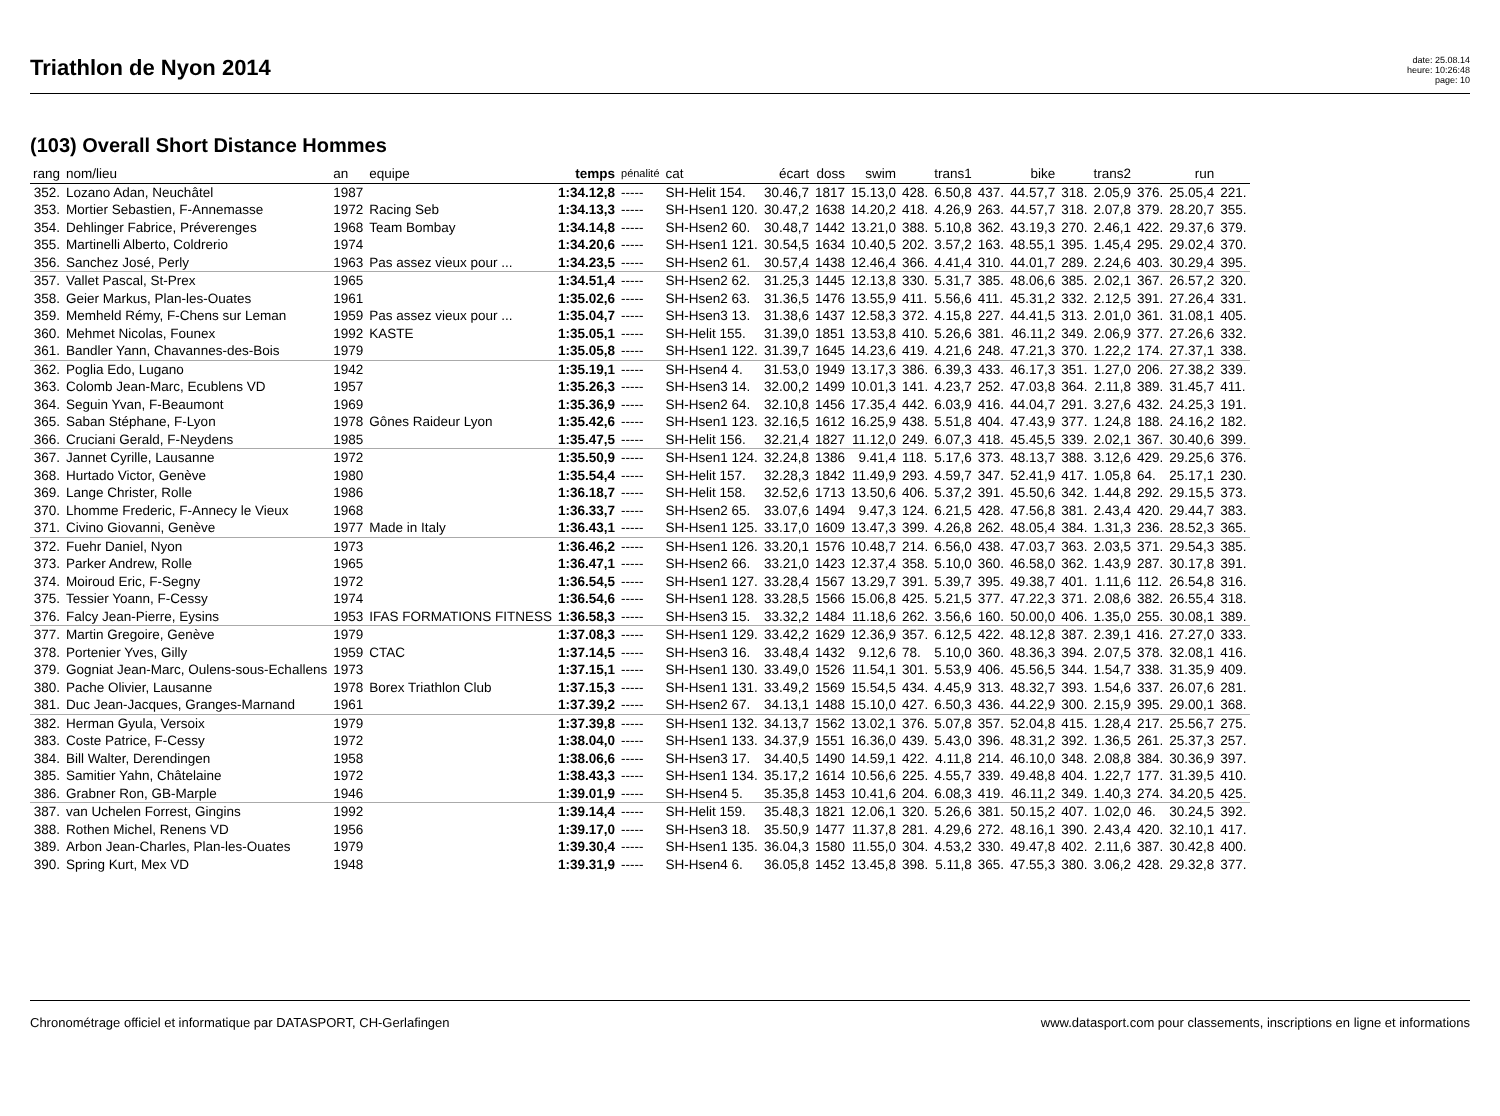Triathlon de Nyon 2014
date: 25.08.14
heure: 10:26:48
page: 10
(103) Overall Short Distance Hommes
| rang | nom/lieu | an | equipe | temps | pénalité | cat | écart | doss | swim | | trans1 | | bike | | trans2 | | run | |
| --- | --- | --- | --- | --- | --- | --- | --- | --- | --- | --- | --- | --- | --- | --- | --- | --- | --- | --- |
| 352. | Lozano Adan, Neuchâtel | 1987 | | 1:34.12,8 | ----- | SH-Helit 154. | 30.46,7 | 1817 | 15.13,0 | 428. | 6.50,8 | 437. | 44.57,7 | 318. | 2.05,9 | 376. | 25.05,4 | 221. |
| 353. | Mortier Sebastien, F-Annemasse | 1972 | Racing Seb | 1:34.13,3 | ----- | SH-Hsen1 120. | 30.47,2 | 1638 | 14.20,2 | 418. | 4.26,9 | 263. | 44.57,7 | 318. | 2.07,8 | 379. | 28.20,7 | 355. |
| 354. | Dehlinger Fabrice, Préverenges | 1968 | Team Bombay | 1:34.14,8 | ----- | SH-Hsen2 60. | 30.48,7 | 1442 | 13.21,0 | 388. | 5.10,8 | 362. | 43.19,3 | 270. | 2.46,1 | 422. | 29.37,6 | 379. |
| 355. | Martinelli Alberto, Coldrerio | 1974 | | 1:34.20,6 | ----- | SH-Hsen1 121. | 30.54,5 | 1634 | 10.40,5 | 202. | 3.57,2 | 163. | 48.55,1 | 395. | 1.45,4 | 295. | 29.02,4 | 370. |
| 356. | Sanchez José, Perly | 1963 | Pas assez vieux pour ... | 1:34.23,5 | ----- | SH-Hsen2 61. | 30.57,4 | 1438 | 12.46,4 | 366. | 4.41,4 | 310. | 44.01,7 | 289. | 2.24,6 | 403. | 30.29,4 | 395. |
| 357. | Vallet Pascal, St-Prex | 1965 | | 1:34.51,4 | ----- | SH-Hsen2 62. | 31.25,3 | 1445 | 12.13,8 | 330. | 5.31,7 | 385. | 48.06,6 | 385. | 2.02,1 | 367. | 26.57,2 | 320. |
| 358. | Geier Markus, Plan-les-Ouates | 1961 | | 1:35.02,6 | ----- | SH-Hsen2 63. | 31.36,5 | 1476 | 13.55,9 | 411. | 5.56,6 | 411. | 45.31,2 | 332. | 2.12,5 | 391. | 27.26,4 | 331. |
| 359. | Memheld Rémy, F-Chens sur Leman | 1959 | Pas assez vieux pour ... | 1:35.04,7 | ----- | SH-Hsen3 13. | 31.38,6 | 1437 | 12.58,3 | 372. | 4.15,8 | 227. | 44.41,5 | 313. | 2.01,0 | 361. | 31.08,1 | 405. |
| 360. | Mehmet Nicolas, Founex | 1992 | KASTE | 1:35.05,1 | ----- | SH-Helit 155. | 31.39,0 | 1851 | 13.53,8 | 410. | 5.26,6 | 381. | 46.11,2 | 349. | 2.06,9 | 377. | 27.26,6 | 332. |
| 361. | Bandler Yann, Chavannes-des-Bois | 1979 | | 1:35.05,8 | ----- | SH-Hsen1 122. | 31.39,7 | 1645 | 14.23,6 | 419. | 4.21,6 | 248. | 47.21,3 | 370. | 1.22,2 | 174. | 27.37,1 | 338. |
| 362. | Poglia Edo, Lugano | 1942 | | 1:35.19,1 | ----- | SH-Hsen4 4. | 31.53,0 | 1949 | 13.17,3 | 386. | 6.39,3 | 433. | 46.17,3 | 351. | 1.27,0 | 206. | 27.38,2 | 339. |
| 363. | Colomb Jean-Marc, Ecublens VD | 1957 | | 1:35.26,3 | ----- | SH-Hsen3 14. | 32.00,2 | 1499 | 10.01,3 | 141. | 4.23,7 | 252. | 47.03,8 | 364. | 2.11,8 | 389. | 31.45,7 | 411. |
| 364. | Seguin Yvan, F-Beaumont | 1969 | | 1:35.36,9 | ----- | SH-Hsen2 64. | 32.10,8 | 1456 | 17.35,4 | 442. | 6.03,9 | 416. | 44.04,7 | 291. | 3.27,6 | 432. | 24.25,3 | 191. |
| 365. | Saban Stéphane, F-Lyon | 1978 | Gônes Raideur Lyon | 1:35.42,6 | ----- | SH-Hsen1 123. | 32.16,5 | 1612 | 16.25,9 | 438. | 5.51,8 | 404. | 47.43,9 | 377. | 1.24,8 | 188. | 24.16,2 | 182. |
| 366. | Cruciani Gerald, F-Neydens | 1985 | | 1:35.47,5 | ----- | SH-Helit 156. | 32.21,4 | 1827 | 11.12,0 | 249. | 6.07,3 | 418. | 45.45,5 | 339. | 2.02,1 | 367. | 30.40,6 | 399. |
| 367. | Jannet Cyrille, Lausanne | 1972 | | 1:35.50,9 | ----- | SH-Hsen1 124. | 32.24,8 | 1386 | 9.41,4 | 118. | 5.17,6 | 373. | 48.13,7 | 388. | 3.12,6 | 429. | 29.25,6 | 376. |
| 368. | Hurtado Victor, Genève | 1980 | | 1:35.54,4 | ----- | SH-Helit 157. | 32.28,3 | 1842 | 11.49,9 | 293. | 4.59,7 | 347. | 52.41,9 | 417. | 1.05,8 | 64. | 25.17,1 | 230. |
| 369. | Lange Christer, Rolle | 1986 | | 1:36.18,7 | ----- | SH-Helit 158. | 32.52,6 | 1713 | 13.50,6 | 406. | 5.37,2 | 391. | 45.50,6 | 342. | 1.44,8 | 292. | 29.15,5 | 373. |
| 370. | Lhomme Frederic, F-Annecy le Vieux | 1968 | | 1:36.33,7 | ----- | SH-Hsen2 65. | 33.07,6 | 1494 | 9.47,3 | 124. | 6.21,5 | 428. | 47.56,8 | 381. | 2.43,4 | 420. | 29.44,7 | 383. |
| 371. | Civino Giovanni, Genève | 1977 | Made in Italy | 1:36.43,1 | ----- | SH-Hsen1 125. | 33.17,0 | 1609 | 13.47,3 | 399. | 4.26,8 | 262. | 48.05,4 | 384. | 1.31,3 | 236. | 28.52,3 | 365. |
| 372. | Fuehr Daniel, Nyon | 1973 | | 1:36.46,2 | ----- | SH-Hsen1 126. | 33.20,1 | 1576 | 10.48,7 | 214. | 6.56,0 | 438. | 47.03,7 | 363. | 2.03,5 | 371. | 29.54,3 | 385. |
| 373. | Parker Andrew, Rolle | 1965 | | 1:36.47,1 | ----- | SH-Hsen2 66. | 33.21,0 | 1423 | 12.37,4 | 358. | 5.10,0 | 360. | 46.58,0 | 362. | 1.43,9 | 287. | 30.17,8 | 391. |
| 374. | Moiroud Eric, F-Segny | 1972 | | 1:36.54,5 | ----- | SH-Hsen1 127. | 33.28,4 | 1567 | 13.29,7 | 391. | 5.39,7 | 395. | 49.38,7 | 401. | 1.11,6 | 112. | 26.54,8 | 316. |
| 375. | Tessier Yoann, F-Cessy | 1974 | | 1:36.54,6 | ----- | SH-Hsen1 128. | 33.28,5 | 1566 | 15.06,8 | 425. | 5.21,5 | 377. | 47.22,3 | 371. | 2.08,6 | 382. | 26.55,4 | 318. |
| 376. | Falcy Jean-Pierre, Eysins | 1953 | IFAS FORMATIONS FITNESS | 1:36.58,3 | ----- | SH-Hsen3 15. | 33.32,2 | 1484 | 11.18,6 | 262. | 3.56,6 | 160. | 50.00,0 | 406. | 1.35,0 | 255. | 30.08,1 | 389. |
| 377. | Martin Gregoire, Genève | 1979 | | 1:37.08,3 | ----- | SH-Hsen1 129. | 33.42,2 | 1629 | 12.36,9 | 357. | 6.12,5 | 422. | 48.12,8 | 387. | 2.39,1 | 416. | 27.27,0 | 333. |
| 378. | Portenier Yves, Gilly | 1959 | CTAC | 1:37.14,5 | ----- | SH-Hsen3 16. | 33.48,4 | 1432 | 9.12,6 | 78. | 5.10,0 | 360. | 48.36,3 | 394. | 2.07,5 | 378. | 32.08,1 | 416. |
| 379. | Gogniat Jean-Marc, Oulens-sous-Echallens | 1973 | | 1:37.15,1 | ----- | SH-Hsen1 130. | 33.49,0 | 1526 | 11.54,1 | 301. | 5.53,9 | 406. | 45.56,5 | 344. | 1.54,7 | 338. | 31.35,9 | 409. |
| 380. | Pache Olivier, Lausanne | 1978 | Borex Triathlon Club | 1:37.15,3 | ----- | SH-Hsen1 131. | 33.49,2 | 1569 | 15.54,5 | 434. | 4.45,9 | 313. | 48.32,7 | 393. | 1.54,6 | 337. | 26.07,6 | 281. |
| 381. | Duc Jean-Jacques, Granges-Marnand | 1961 | | 1:37.39,2 | ----- | SH-Hsen2 67. | 34.13,1 | 1488 | 15.10,0 | 427. | 6.50,3 | 436. | 44.22,9 | 300. | 2.15,9 | 395. | 29.00,1 | 368. |
| 382. | Herman Gyula, Versoix | 1979 | | 1:37.39,8 | ----- | SH-Hsen1 132. | 34.13,7 | 1562 | 13.02,1 | 376. | 5.07,8 | 357. | 52.04,8 | 415. | 1.28,4 | 217. | 25.56,7 | 275. |
| 383. | Coste Patrice, F-Cessy | 1972 | | 1:38.04,0 | ----- | SH-Hsen1 133. | 34.37,9 | 1551 | 16.36,0 | 439. | 5.43,0 | 396. | 48.31,2 | 392. | 1.36,5 | 261. | 25.37,3 | 257. |
| 384. | Bill Walter, Derendingen | 1958 | | 1:38.06,6 | ----- | SH-Hsen3 17. | 34.40,5 | 1490 | 14.59,1 | 422. | 4.11,8 | 214. | 46.10,0 | 348. | 2.08,8 | 384. | 30.36,9 | 397. |
| 385. | Samitier Yahn, Châtelaine | 1972 | | 1:38.43,3 | ----- | SH-Hsen1 134. | 35.17,2 | 1614 | 10.56,6 | 225. | 4.55,7 | 339. | 49.48,8 | 404. | 1.22,7 | 177. | 31.39,5 | 410. |
| 386. | Grabner Ron, GB-Marple | 1946 | | 1:39.01,9 | ----- | SH-Hsen4 5. | 35.35,8 | 1453 | 10.41,6 | 204. | 6.08,3 | 419. | 46.11,2 | 349. | 1.40,3 | 274. | 34.20,5 | 425. |
| 387. | van Uchelen Forrest, Gingins | 1992 | | 1:39.14,4 | ----- | SH-Helit 159. | 35.48,3 | 1821 | 12.06,1 | 320. | 5.26,6 | 381. | 50.15,2 | 407. | 1.02,0 | 46. | 30.24,5 | 392. |
| 388. | Rothen Michel, Renens VD | 1956 | | 1:39.17,0 | ----- | SH-Hsen3 18. | 35.50,9 | 1477 | 11.37,8 | 281. | 4.29,6 | 272. | 48.16,1 | 390. | 2.43,4 | 420. | 32.10,1 | 417. |
| 389. | Arbon Jean-Charles, Plan-les-Ouates | 1979 | | 1:39.30,4 | ----- | SH-Hsen1 135. | 36.04,3 | 1580 | 11.55,0 | 304. | 4.53,2 | 330. | 49.47,8 | 402. | 2.11,6 | 387. | 30.42,8 | 400. |
| 390. | Spring Kurt, Mex VD | 1948 | | 1:39.31,9 | ----- | SH-Hsen4 6. | 36.05,8 | 1452 | 13.45,8 | 398. | 5.11,8 | 365. | 47.55,3 | 380. | 3.06,2 | 428. | 29.32,8 | 377. |
Chronométrage officiel et informatique par DATASPORT, CH-Gerlafingen www.datasport.com pour classements, inscriptions en ligne et informations